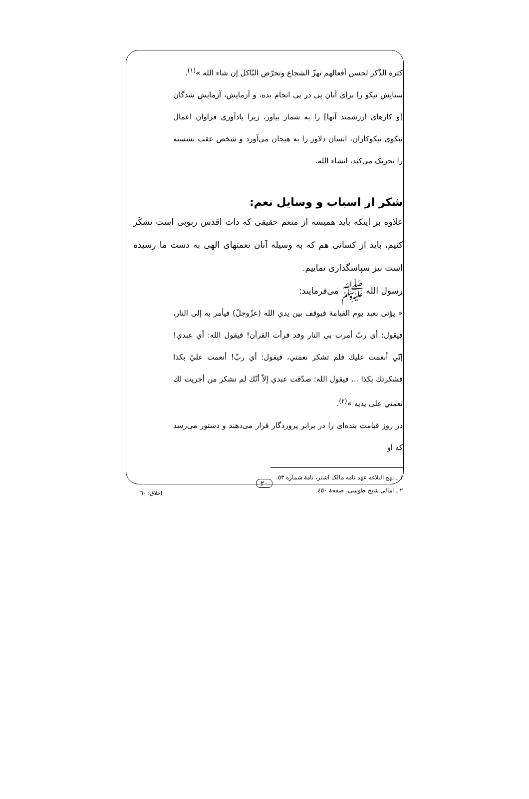كثرة الذّكر لحسن أفعالهم تهزّ الشجاع وتحرّض النّاكل إن شاء الله »<sup>(١)</sup>.
ستایش نیکو را برای آنان پی در پی انجام بده، و آزمایش، آزمایش شدگان [و کارهای ارزشمند آنها] را به شمار بیاور، زیرا یادآوری فراوان اعمال نیکوی نیکوکاران، انسان دلاور را به هیجان می‌آورد و شخص عقب نشسته را تحریک می‌کند، انشاء الله.
شکر از اسباب و وسایل نعم:
علاوه بر اینکه باید همیشه از منعم حقیقی که ذات اقدس ربوبی است تشکّر کنیم، باید از کسانی هم که به وسیله آنان نعمتهای الهی به دست ما رسیده است نیز سپاسگذاری نماییم.
رسول الله ﷺ می‌فرمایند:
« يؤتى بعبد يوم القيامة فيوقف بين يدي الله (عزّوجلّ) فيأمر به إلى النار، فيقول: أي ربّ أمرت بى النار وقد قرأت القرآن! فيقول الله: أي عبدي! إنّي أنعمت عليك فلم تشكر نعمتي، فيقول: أي ربّ! أنعمت عليّ بكذا فشكرتك بكذا ... فيقول الله: صدّقت عبدي إلاّ أنّك لم تشكر من أجريت لك نعمتي على يديه »<sup>(٢)</sup>.
در روز قیامت بنده‌ای را در برابر پروردگار قرار می‌دهند و دستور می‌رسد که او
١ ـ نهج البلاغه عهد نامه مالک اشتر، نامهٔ شماره ٥٣.
٢ ـ امالی شیخ طوسی، صفحهٔ ٤٥٠.
٢٠
اخلاق: ٦٠